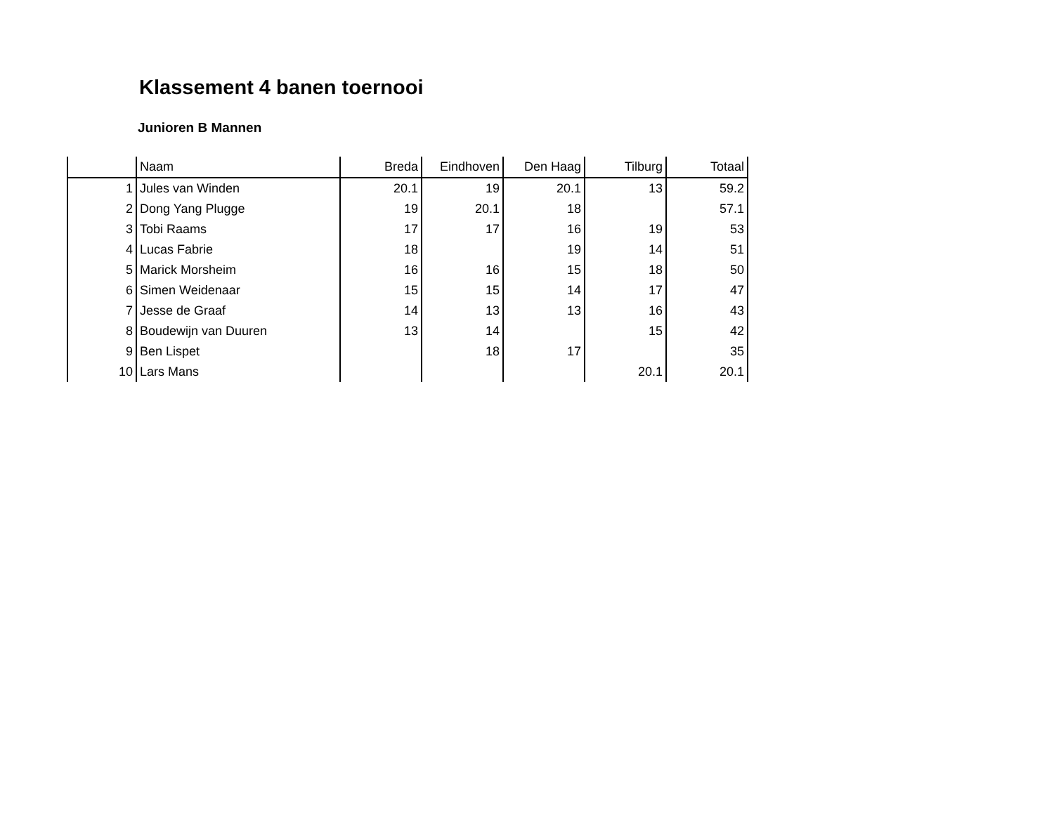Klassement 4 banen toernooi
Junioren B Mannen
| | Naam | Breda | Eindhoven | Den Haag | Tilburg | Totaal |
| --- | --- | --- | --- | --- | --- | --- |
| 1 | Jules van Winden | 20.1 | 19 | 20.1 | 13 | 59.2 |
| 2 | Dong Yang Plugge | 19 | 20.1 | 18 | | 57.1 |
| 3 | Tobi Raams | 17 | 17 | 16 | 19 | 53 |
| 4 | Lucas Fabrie | 18 | | 19 | 14 | 51 |
| 5 | Marick Morsheim | 16 | 16 | 15 | 18 | 50 |
| 6 | Simen Weidenaar | 15 | 15 | 14 | 17 | 47 |
| 7 | Jesse de Graaf | 14 | 13 | 13 | 16 | 43 |
| 8 | Boudewijn van Duuren | 13 | 14 | | 15 | 42 |
| 9 | Ben Lispet | | 18 | 17 | | 35 |
| 10 | Lars Mans | | | | 20.1 | 20.1 |